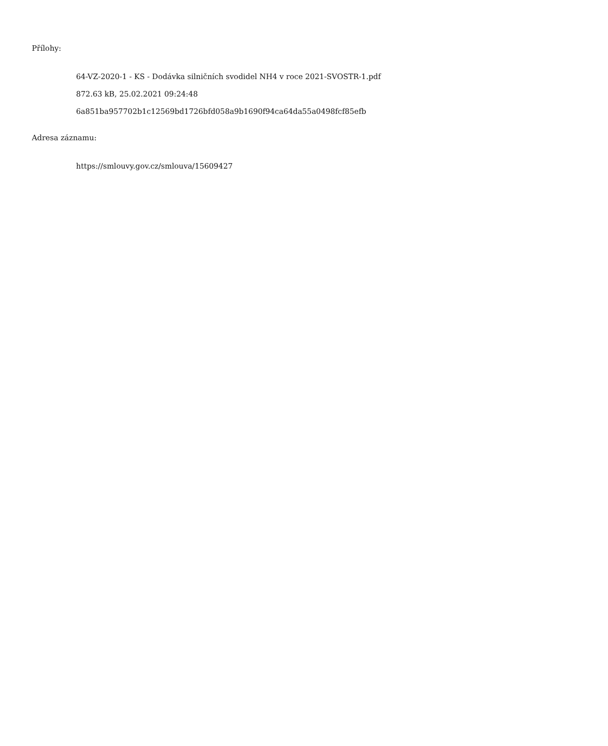Přílohy:
64-VZ-2020-1 - KS - Dodávka silničních svodidel NH4 v roce 2021-SVOSTR-1.pdf
872.63 kB, 25.02.2021 09:24:48
6a851ba957702b1c12569bd1726bfd058a9b1690f94ca64da55a0498fcf85efb
Adresa záznamu:
https://smlouvy.gov.cz/smlouva/15609427